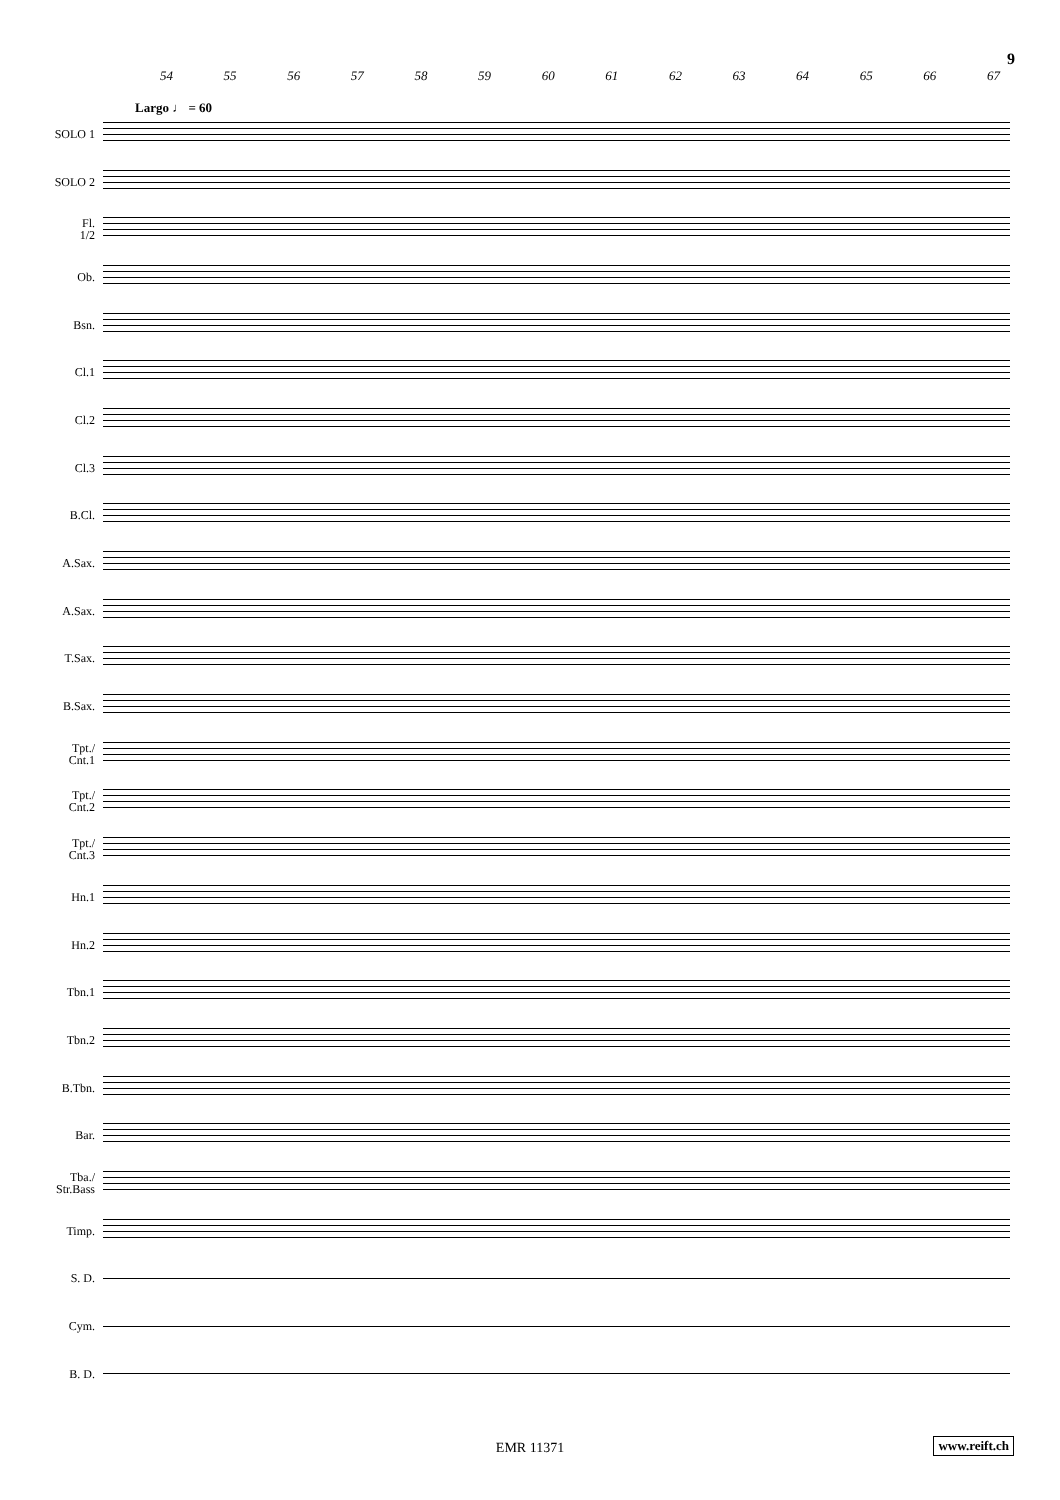9
54 55 56 57 58 59 60 61 62 63 64 65 66 67
Largo ♩ = 60
SOLO 1
SOLO 2
Fl.
1/2
Ob.
Bsn.
Cl.1
Cl.2
Cl.3
B.Cl.
A.Sax.
A.Sax.
T.Sax.
B.Sax.
Tpt./
Cnt.1
Tpt./
Cnt.2
Tpt./
Cnt.3
Hn.1
Hn.2
Tbn.1
Tbn.2
B.Tbn.
Bar.
Tba./
Str.Bass
Timp.
S. D.
Cym.
B. D.
EMR 11371 www.reift.ch